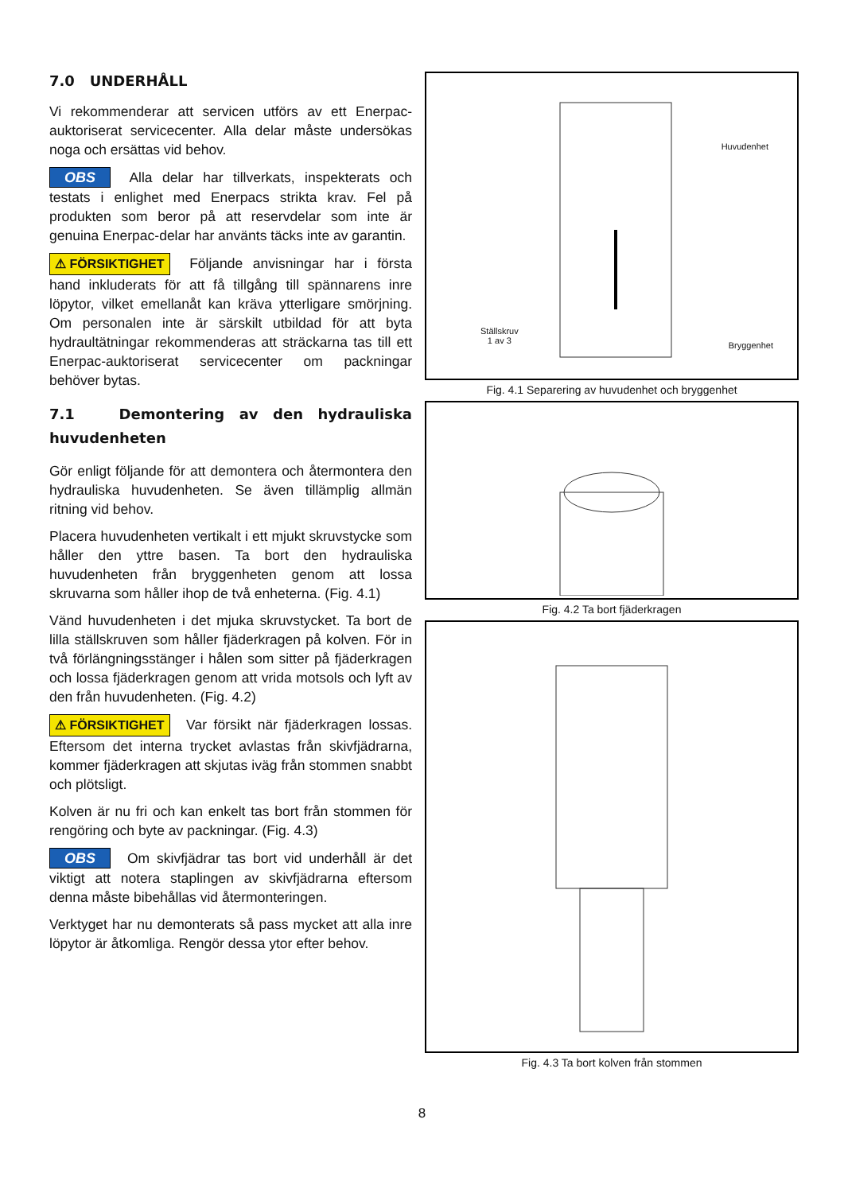7.0 UNDERHÅLL
Vi rekommenderar att servicen utförs av ett Enerpac-auktoriserat servicecenter. Alla delar måste undersökas noga och ersättas vid behov.
OBS Alla delar har tillverkats, inspekterats och testats i enlighet med Enerpacs strikta krav. Fel på produkten som beror på att reservdelar som inte är genuina Enerpac-delar har använts täcks inte av garantin.
⚠ FÖRSIKTIGHET Följande anvisningar har i första hand inkluderats för att få tillgång till spännarens inre löpytor, vilket emellanåt kan kräva ytterligare smörjning. Om personalen inte är särskilt utbildad för att byta hydraultätningar rekommenderas att sträckarna tas till ett Enerpac-auktoriserat servicecenter om packningar behöver bytas.
7.1 Demontering av den hydrauliska huvudenheten
Gör enligt följande för att demontera och återmontera den hydrauliska huvudenheten. Se även tillämplig allmän ritning vid behov.
Placera huvudenheten vertikalt i ett mjukt skruvstycke som håller den yttre basen. Ta bort den hydrauliska huvudenheten från bryggenheten genom att lossa skruvarna som håller ihop de två enheterna. (Fig. 4.1)
Vänd huvudenheten i det mjuka skruvstycket. Ta bort de lilla ställskruven som håller fjäderkragen på kolven. För in två förlängningsstänger i hålen som sitter på fjäderkragen och lossa fjäderkragen genom att vrida motsols och lyft av den från huvudenheten. (Fig. 4.2)
⚠ FÖRSIKTIGHET Var försikt när fjäderkragen lossas. Eftersom det interna trycket avlastas från skivfjädrarna, kommer fjäderkragen att skjutas iväg från stommen snabbt och plötsligt.
Kolven är nu fri och kan enkelt tas bort från stommen för rengöring och byte av packningar. (Fig. 4.3)
OBS Om skivfjädrar tas bort vid underhåll är det viktigt att notera staplingen av skivfjädrarna eftersom denna måste bibehållas vid återmonteringen.
Verktyget har nu demonterats så pass mycket att alla inre löpytor är åtkomliga. Rengör dessa ytor efter behov.
Huvudenhet
Ställskruv
1 av 3
Bryggenhet
Fig. 4.1 Separering av huvudenhet och bryggenhet
Fig. 4.2 Ta bort fjäderkragen
Fig. 4.3 Ta bort kolven från stommen
8